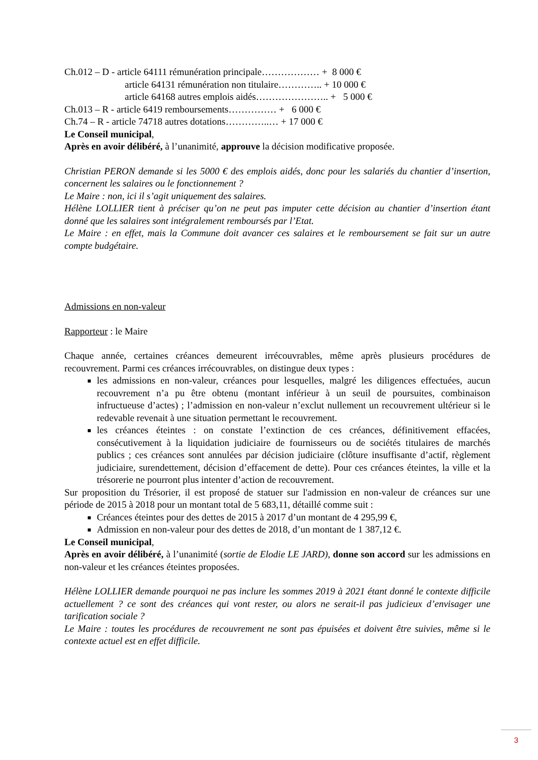Ch.012 – D - article 64111 rémunération principale……………… + 8 000 €
article 64131 rémunération non titulaire………….. + 10 000 €
article 64168 autres emplois aidés………………….. + 5 000 €
Ch.013 – R - article 6419 remboursements…………… + 6 000 €
Ch.74 – R - article 74718 autres dotations…………..… + 17 000 €
Le Conseil municipal,
Après en avoir délibéré, à l’unanimité, approuve la décision modificative proposée.
Christian PERON demande si les 5000 € des emplois aidés, donc pour les salariés du chantier d’insertion, concernent les salaires ou le fonctionnement ?
Le Maire : non, ici il s’agit uniquement des salaires.
Hélène LOLLIER tient à préciser qu’on ne peut pas imputer cette décision au chantier d’insertion étant donné que les salaires sont intégralement remboursés par l’Etat.
Le Maire : en effet, mais la Commune doit avancer ces salaires et le remboursement se fait sur un autre compte budgétaire.
Admissions en non-valeur
Rapporteur : le Maire
Chaque année, certaines créances demeurent irrécouvrables, même après plusieurs procédures de recouvrement. Parmi ces créances irrécouvrables, on distingue deux types :
les admissions en non-valeur, créances pour lesquelles, malgré les diligences effectuées, aucun recouvrement n’a pu être obtenu (montant inférieur à un seuil de poursuites, combinaison infructueuse d’actes) ; l’admission en non-valeur n’exclut nullement un recouvrement ultérieur si le redevable revenait à une situation permettant le recouvrement.
les créances éteintes : on constate l’extinction de ces créances, définitivement effacées, consécutivement à la liquidation judiciaire de fournisseurs ou de sociétés titulaires de marchés publics ; ces créances sont annulées par décision judiciaire (clôture insuffisante d’actif, règlement judiciaire, surendettement, décision d’effacement de dette). Pour ces créances éteintes, la ville et la trésorerie ne pourront plus intenter d’action de recouvrement.
Sur proposition du Trésorier, il est proposé de statuer sur l'admission en non-valeur de créances sur une période de 2015 à 2018 pour un montant total de 5 683,11, détaillé comme suit :
Créances éteintes pour des dettes de 2015 à 2017 d’un montant de 4 295,99 €,
Admission en non-valeur pour des dettes de 2018, d’un montant de 1 387,12 €.
Le Conseil municipal,
Après en avoir délibéré, à l’unanimité (sortie de Elodie LE JARD), donne son accord sur les admissions en non-valeur et les créances éteintes proposées.
Hélène LOLLIER demande pourquoi ne pas inclure les sommes 2019 à 2021 étant donné le contexte difficile actuellement ? ce sont des créances qui vont rester, ou alors ne serait-il pas judicieux d’envisager une tarification sociale ?
Le Maire : toutes les procédures de recouvrement ne sont pas épuisées et doivent être suivies, même si le contexte actuel est en effet difficile.
3